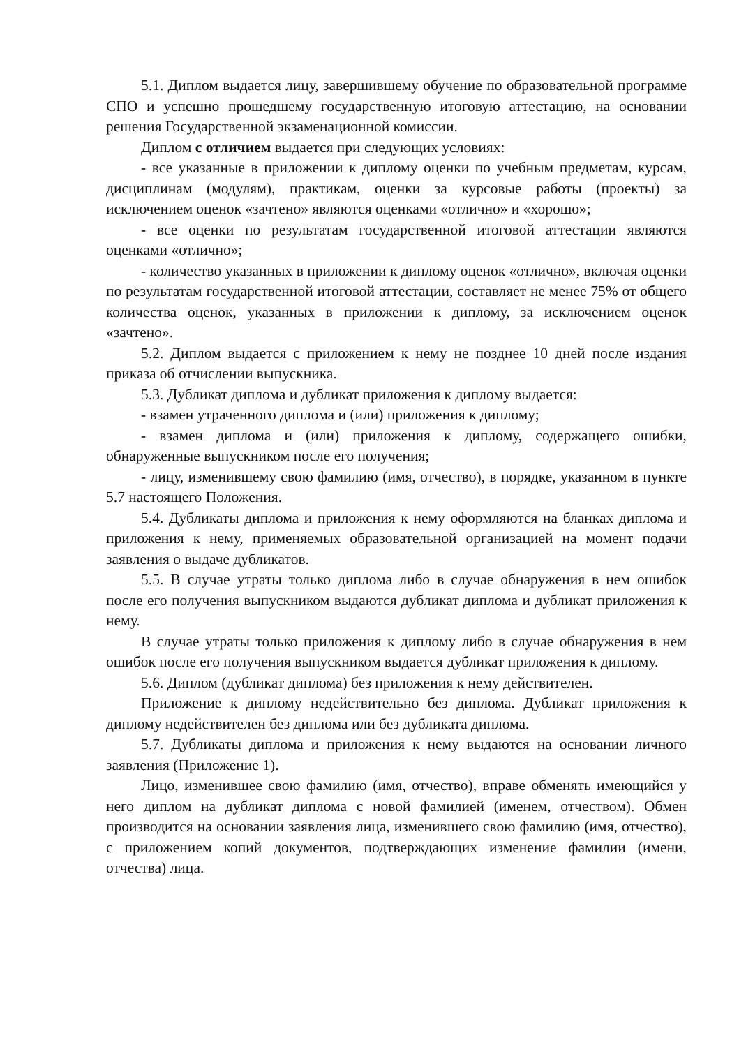5.1. Диплом выдается лицу, завершившему обучение по образовательной программе СПО и успешно прошедшему государственную итоговую аттестацию, на основании решения Государственной экзаменационной комиссии.
Диплом с отличием выдается при следующих условиях:
- все указанные в приложении к диплому оценки по учебным предметам, курсам, дисциплинам (модулям), практикам, оценки за курсовые работы (проекты) за исключением оценок «зачтено» являются оценками «отлично» и «хорошо»;
- все оценки по результатам государственной итоговой аттестации являются оценками «отлично»;
- количество указанных в приложении к диплому оценок «отлично», включая оценки по результатам государственной итоговой аттестации, составляет не менее 75% от общего количества оценок, указанных в приложении к диплому, за исключением оценок «зачтено».
5.2. Диплом выдается с приложением к нему не позднее 10 дней после издания приказа об отчислении выпускника.
5.3. Дубликат диплома и дубликат приложения к диплому выдается:
- взамен утраченного диплома и (или) приложения к диплому;
- взамен диплома и (или) приложения к диплому, содержащего ошибки, обнаруженные выпускником после его получения;
- лицу, изменившему свою фамилию (имя, отчество), в порядке, указанном в пункте 5.7 настоящего Положения.
5.4. Дубликаты диплома и приложения к нему оформляются на бланках диплома и приложения к нему, применяемых образовательной организацией на момент подачи заявления о выдаче дубликатов.
5.5. В случае утраты только диплома либо в случае обнаружения в нем ошибок после его получения выпускником выдаются дубликат диплома и дубликат приложения к нему.
В случае утраты только приложения к диплому либо в случае обнаружения в нем ошибок после его получения выпускником выдается дубликат приложения к диплому.
5.6. Диплом (дубликат диплома) без приложения к нему действителен.
Приложение к диплому недействительно без диплома. Дубликат приложения к диплому недействителен без диплома или без дубликата диплома.
5.7. Дубликаты диплома и приложения к нему выдаются на основании личного заявления (Приложение 1).
Лицо, изменившее свою фамилию (имя, отчество), вправе обменять имеющийся у него диплом на дубликат диплома с новой фамилией (именем, отчеством). Обмен производится на основании заявления лица, изменившего свою фамилию (имя, отчество), с приложением копий документов, подтверждающих изменение фамилии (имени, отчества) лица.